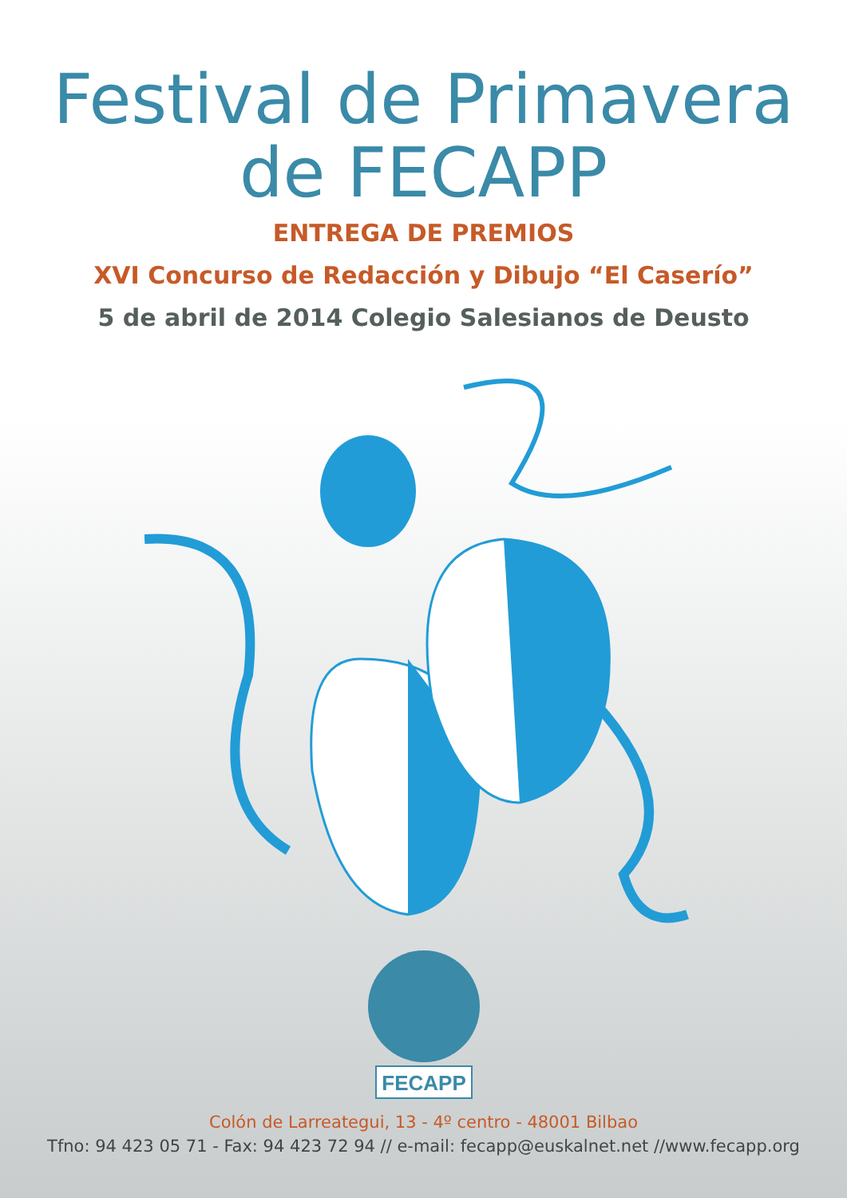Festival de Primavera
de FECAPP
ENTREGA DE PREMIOS
XVI Concurso de Redacción y Dibujo “El Caserío”
5 de abril de 2014 Colegio Salesianos de Deusto
FECAPP
Colón de Larreategui, 13 - 4º centro - 48001 Bilbao
Tfno: 94 423 05 71 - Fax: 94 423 72 94 // e-mail: fecapp@euskalnet.net //www.fecapp.org